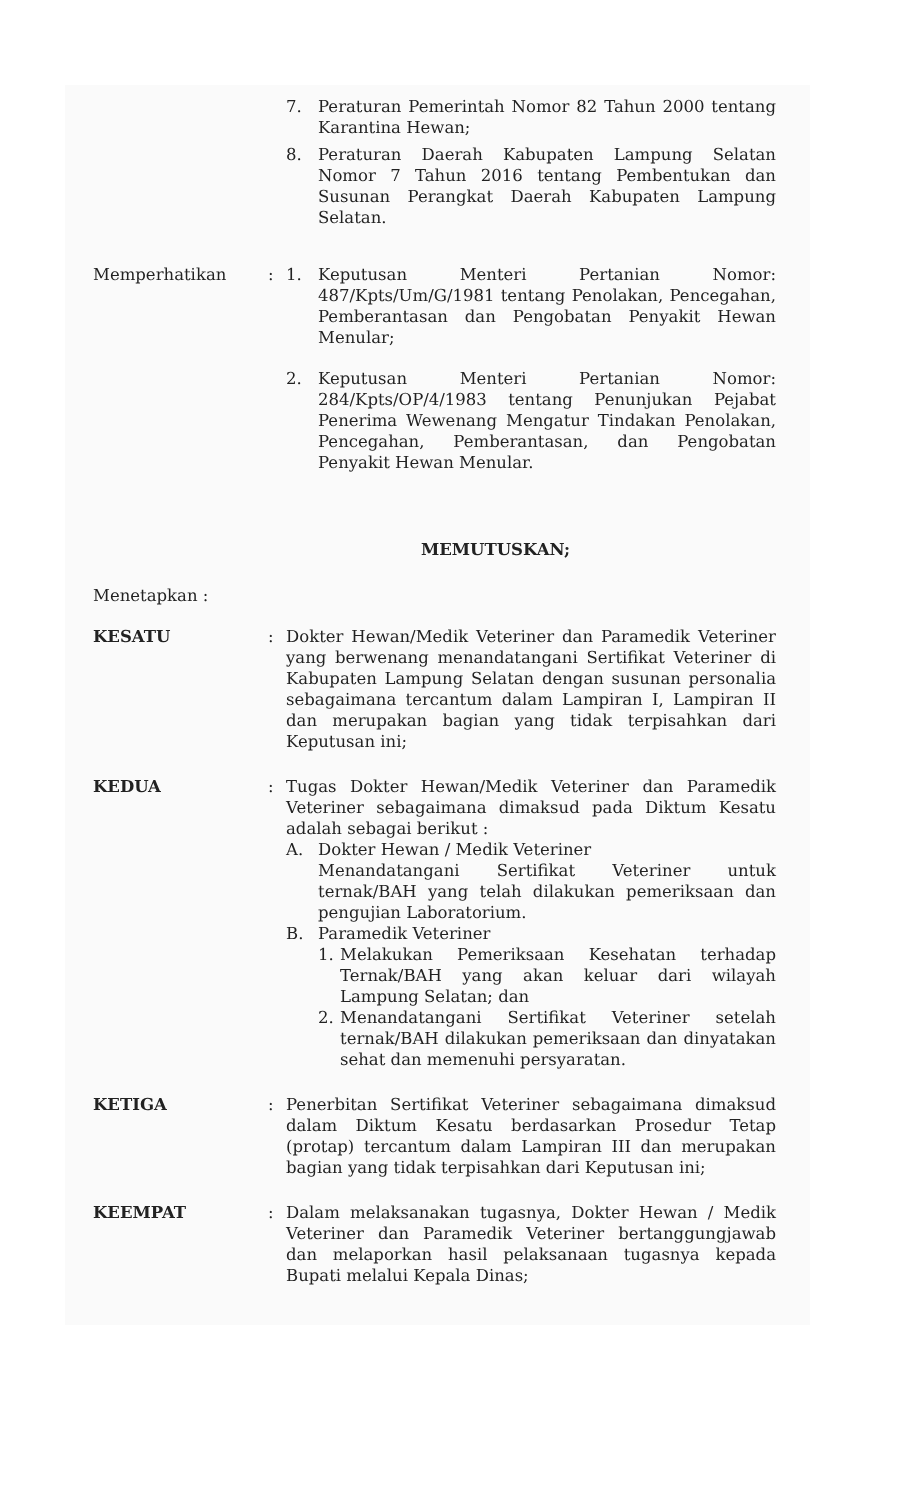7. Peraturan Pemerintah Nomor 82 Tahun 2000 tentang Karantina Hewan;
8. Peraturan Daerah Kabupaten Lampung Selatan Nomor 7 Tahun 2016 tentang Pembentukan dan Susunan Perangkat Daerah Kabupaten Lampung Selatan.
Memperhatikan : 1. Keputusan Menteri Pertanian Nomor: 487/Kpts/Um/G/1981 tentang Penolakan, Pencegahan, Pemberantasan dan Pengobatan Penyakit Hewan Menular;
2. Keputusan Menteri Pertanian Nomor: 284/Kpts/OP/4/1983 tentang Penunjukan Pejabat Penerima Wewenang Mengatur Tindakan Penolakan, Pencegahan, Pemberantasan, dan Pengobatan Penyakit Hewan Menular.
MEMUTUSKAN;
Menetapkan :
KESATU : Dokter Hewan/Medik Veteriner dan Paramedik Veteriner yang berwenang menandatangani Sertifikat Veteriner di Kabupaten Lampung Selatan dengan susunan personalia sebagaimana tercantum dalam Lampiran I, Lampiran II dan merupakan bagian yang tidak terpisahkan dari Keputusan ini;
KEDUA : Tugas Dokter Hewan/Medik Veteriner dan Paramedik Veteriner sebagaimana dimaksud pada Diktum Kesatu adalah sebagai berikut :
A. Dokter Hewan / Medik Veteriner
Menandatangani Sertifikat Veteriner untuk ternak/BAH yang telah dilakukan pemeriksaan dan pengujian Laboratorium.
B. Paramedik Veteriner
1. Melakukan Pemeriksaan Kesehatan terhadap Ternak/BAH yang akan keluar dari wilayah Lampung Selatan; dan
2. Menandatangani Sertifikat Veteriner setelah ternak/BAH dilakukan pemeriksaan dan dinyatakan sehat dan memenuhi persyaratan.
KETIGA : Penerbitan Sertifikat Veteriner sebagaimana dimaksud dalam Diktum Kesatu berdasarkan Prosedur Tetap (protap) tercantum dalam Lampiran III dan merupakan bagian yang tidak terpisahkan dari Keputusan ini;
KEEMPAT : Dalam melaksanakan tugasnya, Dokter Hewan / Medik Veteriner dan Paramedik Veteriner bertanggungjawab dan melaporkan hasil pelaksanaan tugasnya kepada Bupati melalui Kepala Dinas;